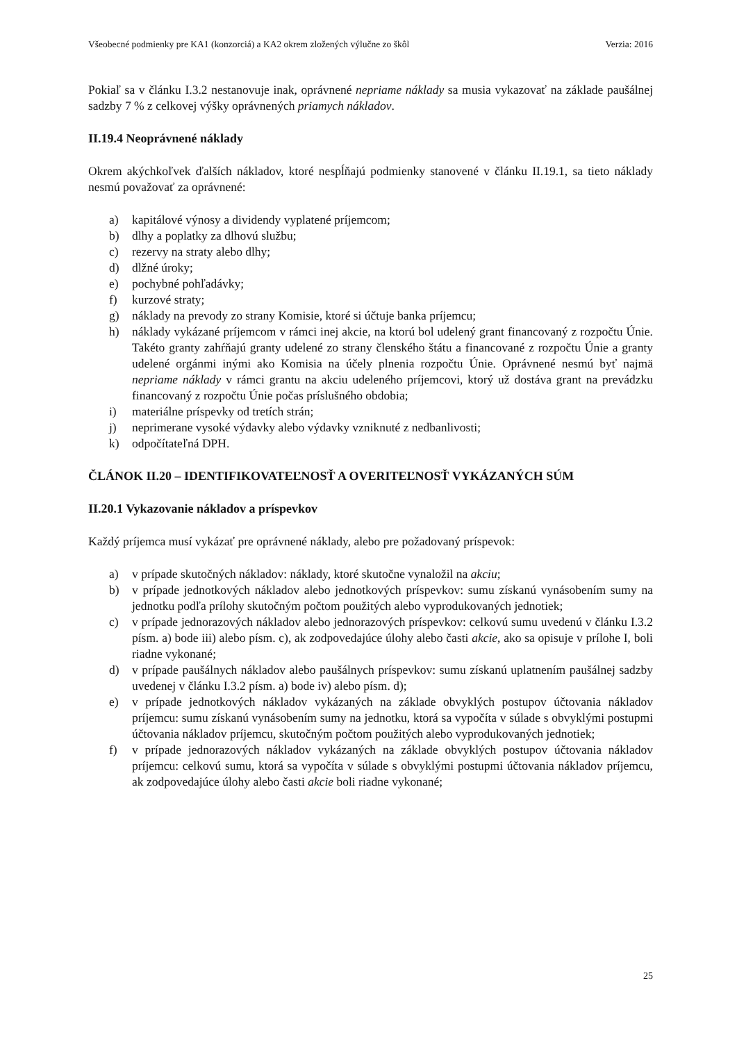Všeobecné podmienky pre KA1 (konzorciá) a KA2 okrem zložených výlučne zo škôl Verzia: 2016
Pokiaľ sa v článku I.3.2 nestanovuje inak, oprávnené nepriame náklady sa musia vykazovať na základe paušálnej sadzby 7 % z celkovej výšky oprávnených priamych nákladov.
II.19.4 Neoprávnené náklady
Okrem akýchkoľvek ďalších nákladov, ktoré nespĺňajú podmienky stanovené v článku II.19.1, sa tieto náklady nesmú považovať za oprávnené:
a) kapitálové výnosy a dividendy vyplatené príjemcom;
b) dlhy a poplatky za dlhovú službu;
c) rezervy na straty alebo dlhy;
d) dlžné úroky;
e) pochybné pohľadávky;
f) kurzové straty;
g) náklady na prevody zo strany Komisie, ktoré si účtuje banka príjemcu;
h) náklady vykázané príjemcom v rámci inej akcie, na ktorú bol udelený grant financovaný z rozpočtu Únie. Takéto granty zahŕňajú granty udelené zo strany členského štátu a financované z rozpočtu Únie a granty udelené orgánmi inými ako Komisia na účely plnenia rozpočtu Únie. Oprávnené nesmú byť najmä nepriame náklady v rámci grantu na akciu udeleného príjemcovi, ktorý už dostáva grant na prevádzku financovaný z rozpočtu Únie počas príslušného obdobia;
i) materiálne príspevky od tretích strán;
j) neprimerane vysoké výdavky alebo výdavky vzniknuté z nedbanlivosti;
k) odpočítateľná DPH.
ČLÁNOK II.20 – IDENTIFIKOVATEĽNOSŤ A OVERITEĽNOSŤ VYKÁZANÝCH SÚM
II.20.1 Vykazovanie nákladov a príspevkov
Každý príjemca musí vykázať pre oprávnené náklady, alebo pre požadovaný príspevok:
a) v prípade skutočných nákladov: náklady, ktoré skutočne vynaložil na akciu;
b) v prípade jednotkových nákladov alebo jednotkových príspevkov: sumu získanú vynásobením sumy na jednotku podľa prílohy skutočným počtom použitých alebo vyprodukovaných jednotiek;
c) v prípade jednorazových nákladov alebo jednorazových príspevkov: celkovú sumu uvedenú v článku I.3.2 písm. a) bode iii) alebo písm. c), ak zodpovedajúce úlohy alebo časti akcie, ako sa opisuje v prílohe I, boli riadne vykonané;
d) v prípade paušálnych nákladov alebo paušálnych príspevkov: sumu získanú uplatnením paušálnej sadzby uvedenej v článku I.3.2 písm. a) bode iv) alebo písm. d);
e) v prípade jednotkových nákladov vykázaných na základe obvyklých postupov účtovania nákladov príjemcu: sumu získanú vynásobením sumy na jednotku, ktorá sa vypočíta v súlade s obvyklými postupmi účtovania nákladov príjemcu, skutočným počtom použitých alebo vyprodukovaných jednotiek;
f) v prípade jednorazových nákladov vykázaných na základe obvyklých postupov účtovania nákladov príjemcu: celkovú sumu, ktorá sa vypočíta v súlade s obvyklými postupmi účtovania nákladov príjemcu, ak zodpovedajúce úlohy alebo časti akcie boli riadne vykonané;
25